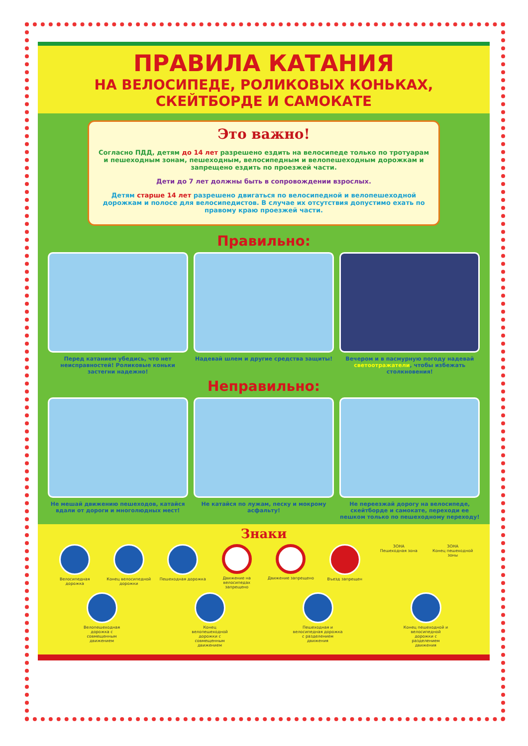ПРАВИЛА КАТАНИЯ
НА ВЕЛОСИПЕДЕ, РОЛИКОВЫХ КОНЬКАХ,
СКЕЙТБОРДЕ И САМОКАТЕ
Это важно!
Согласно ПДД, детям до 14 лет разрешено ездить на велосипеде только по тротуарам и пешеходным зонам, пешеходным, велосипедным и велопешеходным дорожкам и запрещено ездить по проезжей части.
Дети до 7 лет должны быть в сопровождении взрослых.
Детям старше 14 лет разрешено двигаться по велосипедной и велопешеходной дорожкам и полосе для велосипедистов. В случае их отсутствия допустимо ехать по правому краю проезжей части.
Правильно:
Перед катанием убедись, что нет неисправностей! Роликовые коньки застегни надежно!
Надевай шлем и другие средства защиты! Вечером и в пасмурную погоду надевай светоотражатели, чтобы избежать столкновения!
Неправильно:
Не мешай движению пешеходов, катайся вдали от дороги и многолюдных мест!
Не катайся по лужам, песку и мокрому асфальту!
Не переезжай дорогу на велосипеде, скейтборде и самокате, переходи ее пешком только по пешеходному переходу!
Знаки
Велосипедная дорожка Конец велосипедной дорожки
Пешеходная дорожка Движение на велосипедах запрещено
Движение запрещено Въезд запрещен ЗОНА
Пешеходная зона
ЗОНА
Конец пешеходной зоны
Велопешеходная дорожка с совмещенным движением
Конец велопешеходной дорожки с совмещенным движением
Пешеходная и велосипедная дорожка с разделением движения
Конец пешеходной и велосипедной дорожки с разделением движения